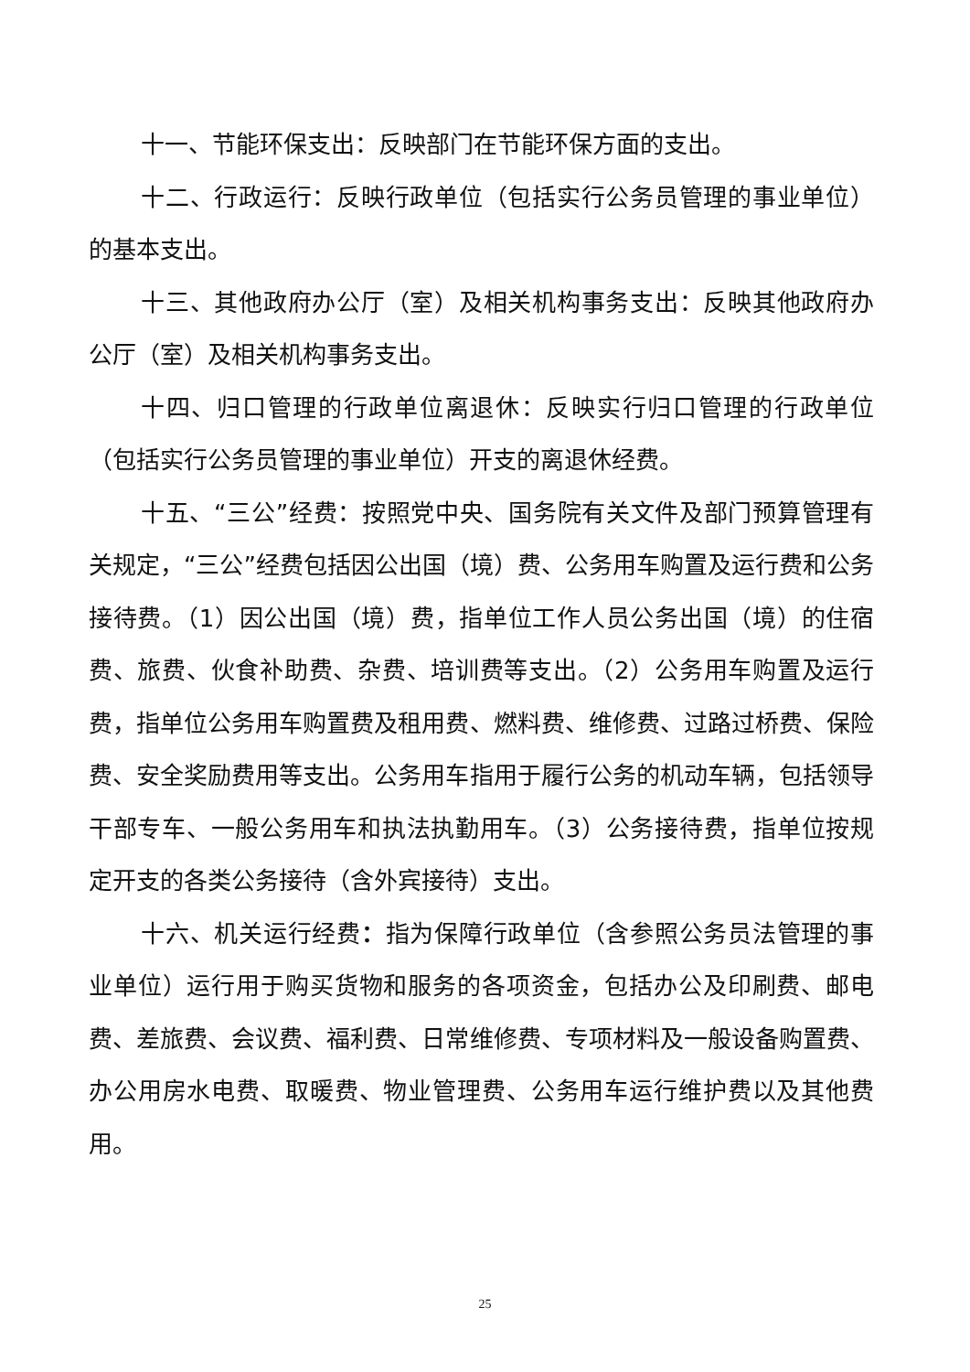十一、节能环保支出：反映部门在节能环保方面的支出。
十二、行政运行：反映行政单位（包括实行公务员管理的事业单位）的基本支出。
十三、其他政府办公厅（室）及相关机构事务支出：反映其他政府办公厅（室）及相关机构事务支出。
十四、归口管理的行政单位离退休：反映实行归口管理的行政单位（包括实行公务员管理的事业单位）开支的离退休经费。
十五、“三公”经费：按照党中央、国务院有关文件及部门预算管理有关规定，“三公”经费包括因公出国（境）费、公务用车购置及运行费和公务接待费。（1）因公出国（境）费，指单位工作人员公务出国（境）的住宿费、旅费、伙食补助费、杂费、培训费等支出。（2）公务用车购置及运行费，指单位公务用车购置费及租用费、燃料费、维修费、过路过桥费、保险费、安全奖励费用等支出。公务用车指用于履行公务的机动车辆，包括领导干部专车、一般公务用车和执法执勤用车。（3）公务接待费，指单位按规定开支的各类公务接待（含外宾接待）支出。
十六、机关运行经费：指为保障行政单位（含参照公务员法管理的事业单位）运行用于购买货物和服务的各项资金，包括办公及印刷费、邮电费、差旅费、会议费、福利费、日常维修费、专项材料及一般设备购置费、办公用房水电费、取暖费、物业管理费、公务用车运行维护费以及其他费用。
25